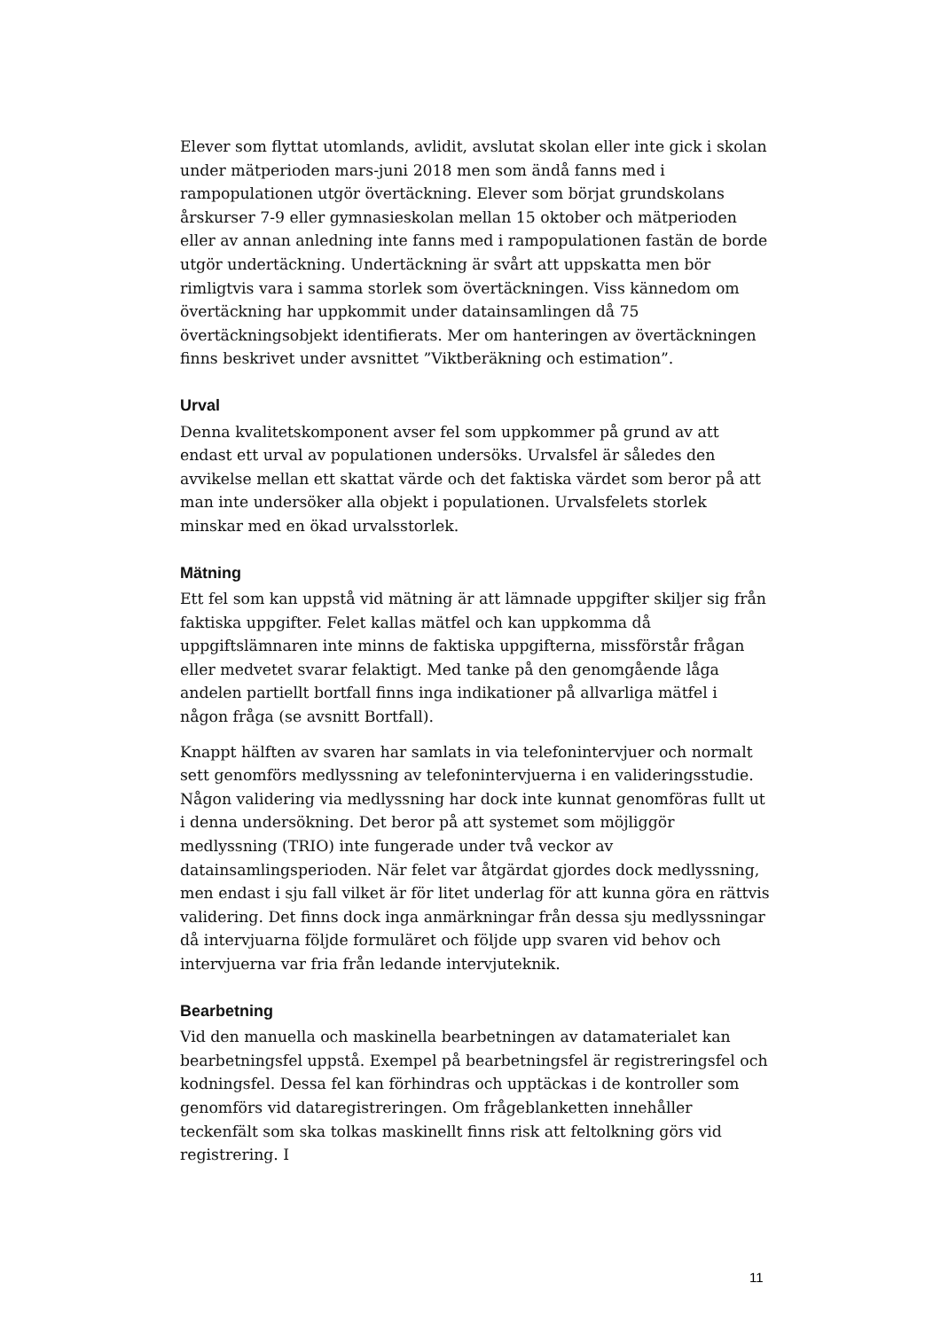Elever som flyttat utomlands, avlidit, avslutat skolan eller inte gick i skolan under mätperioden mars-juni 2018 men som ändå fanns med i rampopulationen utgör övertäckning. Elever som börjat grundskolans årskurser 7-9 eller gymnasieskolan mellan 15 oktober och mätperioden eller av annan anledning inte fanns med i rampopulationen fastän de borde utgör undertäckning. Undertäckning är svårt att uppskatta men bör rimligtvis vara i samma storlek som övertäckningen. Viss kännedom om övertäckning har uppkommit under datainsamlingen då 75 övertäckningsobjekt identifierats. Mer om hanteringen av övertäckningen finns beskrivet under avsnittet ”Viktberäkning och estimation”.
Urval
Denna kvalitetskomponent avser fel som uppkommer på grund av att endast ett urval av populationen undersöks. Urvalsfel är således den avvikelse mellan ett skattat värde och det faktiska värdet som beror på att man inte undersöker alla objekt i populationen. Urvalsfelets storlek minskar med en ökad urvalsstorlek.
Mätning
Ett fel som kan uppstå vid mätning är att lämnade uppgifter skiljer sig från faktiska uppgifter. Felet kallas mätfel och kan uppkomma då uppgiftslämnaren inte minns de faktiska uppgifterna, missförstår frågan eller medvetet svarar felaktigt. Med tanke på den genomgående låga andelen partiellt bortfall finns inga indikationer på allvarliga mätfel i någon fråga (se avsnitt Bortfall).
Knappt hälften av svaren har samlats in via telefonintervjuer och normalt sett genomförs medlyssning av telefonintervjuerna i en valideringsstudie. Någon validering via medlyssning har dock inte kunnat genomföras fullt ut i denna undersökning. Det beror på att systemet som möjliggör medlyssning (TRIO) inte fungerade under två veckor av datainsamlingsperioden. När felet var åtgärdat gjordes dock medlyssning, men endast i sju fall vilket är för litet underlag för att kunna göra en rättvis validering. Det finns dock inga anmärkningar från dessa sju medlyssningar då intervjuarna följde formuläret och följde upp svaren vid behov och intervjuerna var fria från ledande intervjuteknik.
Bearbetning
Vid den manuella och maskinella bearbetningen av datamaterialet kan bearbetningsfel uppstå. Exempel på bearbetningsfel är registreringsfel och kodningsfel. Dessa fel kan förhindras och upptäckas i de kontroller som genomförs vid dataregistreringen. Om frågeblanketten innehåller teckenfält som ska tolkas maskinellt finns risk att feltolkning görs vid registrering. I
11